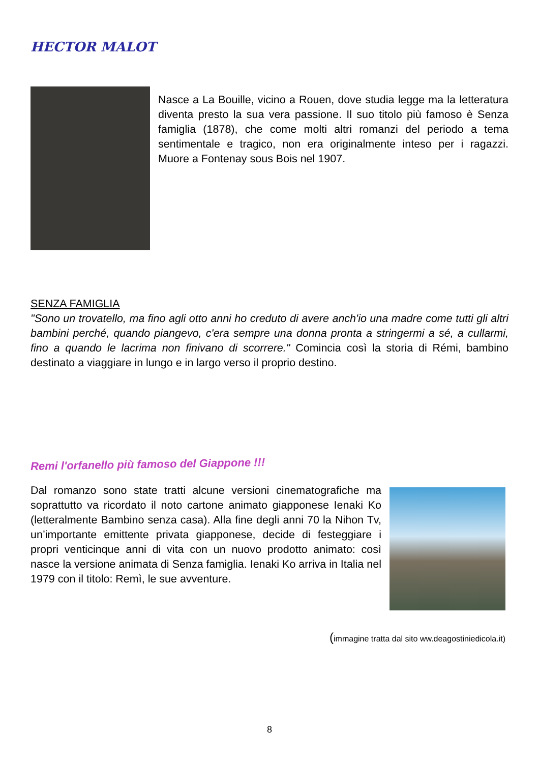HECTOR MALOT
Nasce a La Bouille, vicino a Rouen, dove studia legge ma la letteratura diventa presto la sua vera passione. Il suo titolo più famoso è Senza famiglia (1878), che come molti altri romanzi del periodo a tema sentimentale e tragico, non era originalmente inteso per i ragazzi. Muore a Fontenay sous Bois nel 1907.
SENZA FAMIGLIA
"Sono un trovatello, ma fino agli otto anni ho creduto di avere anch'io una madre come tutti gli altri bambini perché, quando piangevo, c'era sempre una donna pronta a stringermi a sé, a cullarmi, fino a quando le lacrima non finivano di scorrere." Comincia così la storia di Rémi, bambino destinato a viaggiare in lungo e in largo verso il proprio destino.
Remi l'orfanello più famoso del Giappone !!!
Dal romanzo sono state tratti alcune versioni cinematografiche ma soprattutto va ricordato il noto cartone animato giapponese Ienaki Ko (letteralmente Bambino senza casa). Alla fine degli anni 70 la Nihon Tv, un’importante emittente privata giapponese, decide di festeggiare i propri venticinque anni di vita con un nuovo prodotto animato: così nasce la versione animata di Senza famiglia. Ienaki Ko arriva in Italia nel 1979 con il titolo: Remì, le sue avventure.
(immagine tratta dal sito ww.deagostiniedicola.it)
8